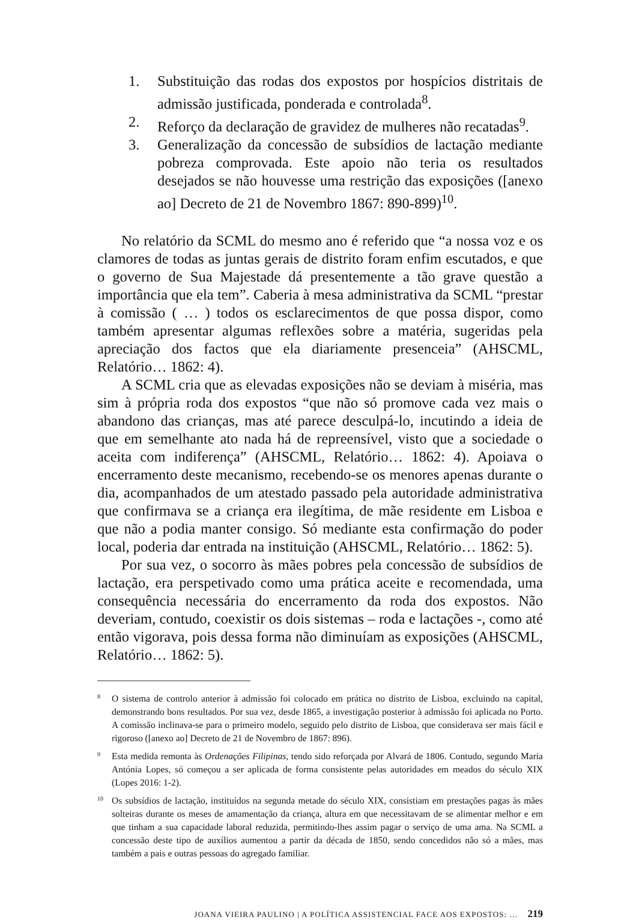1. Substituição das rodas dos expostos por hospícios distritais de admissão justificada, ponderada e controlada<sup>8</sup>.
2. Reforço da declaração de gravidez de mulheres não recatadas<sup>9</sup>.
3. Generalização da concessão de subsídios de lactação mediante pobreza comprovada. Este apoio não teria os resultados desejados se não houvesse uma restrição das exposições ([anexo ao] Decreto de 21 de Novembro 1867: 890-899)<sup>10</sup>.
No relatório da SCML do mesmo ano é referido que “a nossa voz e os clamores de todas as juntas gerais de distrito foram enfim escutados, e que o governo de Sua Majestade dá presentemente a tão grave questão a importância que ela tem”. Caberia à mesa administrativa da SCML “prestar à comissão ( … ) todos os esclarecimentos de que possa dispor, como também apresentar algumas reflexões sobre a matéria, sugeridas pela apreciação dos factos que ela diariamente presenceia” (AHSCML, Relatório… 1862: 4).
A SCML cria que as elevadas exposições não se deviam à miséria, mas sim à própria roda dos expostos “que não só promove cada vez mais o abandono das crianças, mas até parece desculpá-lo, incutindo a ideia de que em semelhante ato nada há de repreensível, visto que a sociedade o aceita com indiferença” (AHSCML, Relatório… 1862: 4). Apoiava o encerramento deste mecanismo, recebendo-se os menores apenas durante o dia, acompanhados de um atestado passado pela autoridade administrativa que confirmava se a criança era ilegítima, de mãe residente em Lisboa e que não a podia manter consigo. Só mediante esta confirmação do poder local, poderia dar entrada na instituição (AHSCML, Relatório… 1862: 5).
Por sua vez, o socorro às mães pobres pela concessão de subsídios de lactação, era perspetivado como uma prática aceite e recomendada, uma consequência necessária do encerramento da roda dos expostos. Não deveriam, contudo, coexistir os dois sistemas – roda e lactações -, como até então vigorava, pois dessa forma não diminuíam as exposições (AHSCML, Relatório… 1862: 5).
8 O sistema de controlo anterior à admissão foi colocado em prática no distrito de Lisboa, excluindo na capital, demonstrando bons resultados. Por sua vez, desde 1865, a investigação posterior à admissão foi aplicada no Porto. A comissão inclinava-se para o primeiro modelo, seguido pelo distrito de Lisboa, que considerava ser mais fácil e rigoroso ([anexo ao] Decreto de 21 de Novembro de 1867: 896).
9 Esta medida remonta às Ordenações Filipinas, tendo sido reforçada por Alvará de 1806. Contudo, segundo Maria Antónia Lopes, só começou a ser aplicada de forma consistente pelas autoridades em meados do século XIX (Lopes 2016: 1-2).
10 Os subsídios de lactação, instituídos na segunda metade do século XIX, consistiam em prestações pagas às mães solteiras durante os meses de amamentação da criança, altura em que necessitavam de se alimentar melhor e em que tinham a sua capacidade laboral reduzida, permitindo-lhes assim pagar o serviço de uma ama. Na SCML a concessão deste tipo de auxílios aumentou a partir da década de 1850, sendo concedidos não só a mães, mas também a pais e outras pessoas do agregado familiar.
JOANA VIEIRA PAULINO | A POLÍTICA ASSISTENCIAL FACE AOS EXPOSTOS: … 219